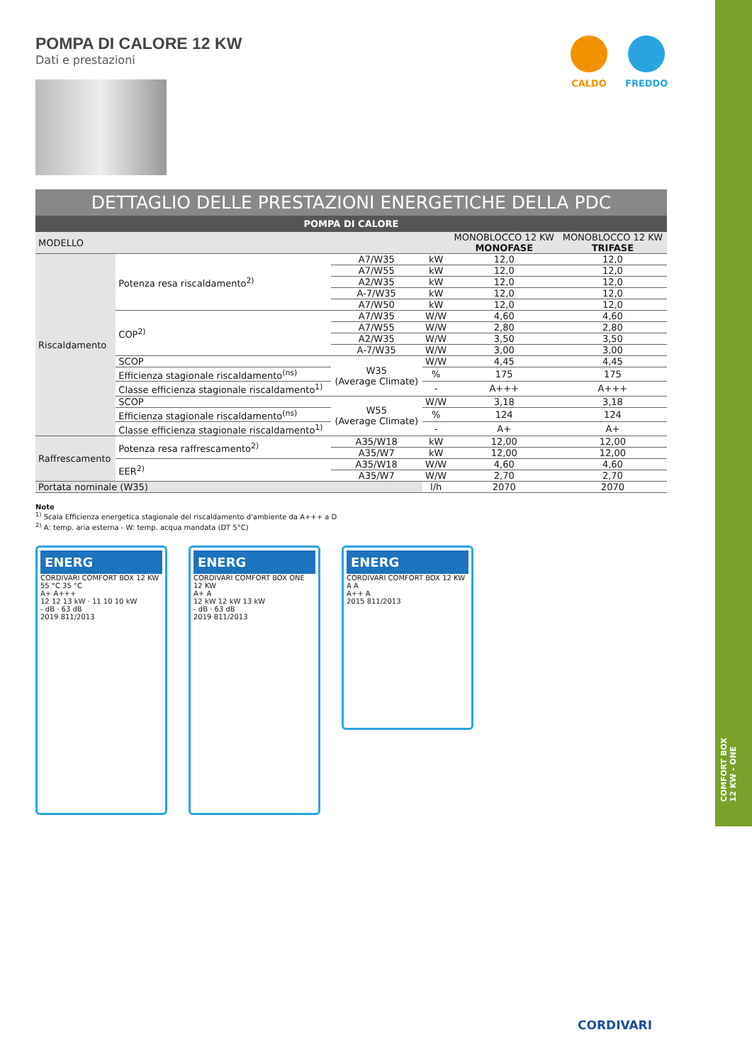COMFORT BOX
12 KW - ONE
CALDO FREDDO
POMPA DI CALORE 12 KW
Dati e prestazioni
DETTAGLIO DELLE PRESTAZIONI ENERGETICHE DELLA PDC
POMPA DI CALORE
| MODELLO | | | | MONOBLOCCO 12 KW MONOFASE | MONOBLOCCO 12 KW TRIFASE |
| --- | --- | --- | --- | --- | --- |
| Riscaldamento | Potenza resa riscaldamento<sup>2)</sup> | A7/W35 | kW | 12,0 | 12,0 |
| | | A7/W55 | kW | 12,0 | 12,0 |
| | | A2/W35 | kW | 12,0 | 12,0 |
| | | A-7/W35 | kW | 12,0 | 12,0 |
| | | A7/W50 | kW | 12,0 | 12,0 |
| | COP<sup>2)</sup> | A7/W35 | W/W | 4,60 | 4,60 |
| | | A7/W55 | W/W | 2,80 | 2,80 |
| | | A2/W35 | W/W | 3,50 | 3,50 |
| | | A-7/W35 | W/W | 3,00 | 3,00 |
| | SCOP | W35 (Average Climate) | W/W | 4,45 | 4,45 |
| | Efficienza stagionale riscaldamento<sup>(ns)</sup> | | % | 175 | 175 |
| | Classe efficienza stagionale riscaldamento<sup>1)</sup> | | - | A+++ | A+++ |
| | SCOP | W55 (Average Climate) | W/W | 3,18 | 3,18 |
| | Efficienza stagionale riscaldamento<sup>(ns)</sup> | | % | 124 | 124 |
| | Classe efficienza stagionale riscaldamento<sup>1)</sup> | | - | A+ | A+ |
| Raffrescamento | Potenza resa raffrescamento<sup>2)</sup> | A35/W18 | kW | 12,00 | 12,00 |
| | | A35/W7 | kW | 12,00 | 12,00 |
| | EER<sup>2)</sup> | A35/W18 | W/W | 4,60 | 4,60 |
| | | A35/W7 | W/W | 2,70 | 2,70 |
| Portata nominale (W35) | | | l/h | 2070 | 2070 |
Note
<sup>1)</sup> Scala Efficienza energetica stagionale del riscaldamento d'ambiente da A+++ a D
<sup>2)</sup> A: temp. aria esterna - W: temp. acqua mandata (DT 5°C)
ENERG
CORDIVARI COMFORT BOX 12 KW
55 °C 35 °C
A+ A+++
12 12 13 kW · 11 10 10 kW
- dB · 63 dB
2019 811/2013
ENERG
CORDIVARI COMFORT BOX ONE 12 KW
A+ A
12 kW 12 kW 13 kW
- dB · 63 dB
2019 811/2013
ENERG
CORDIVARI COMFORT BOX 12 KW
A A
A++ A
2015 811/2013
CORDIVARI